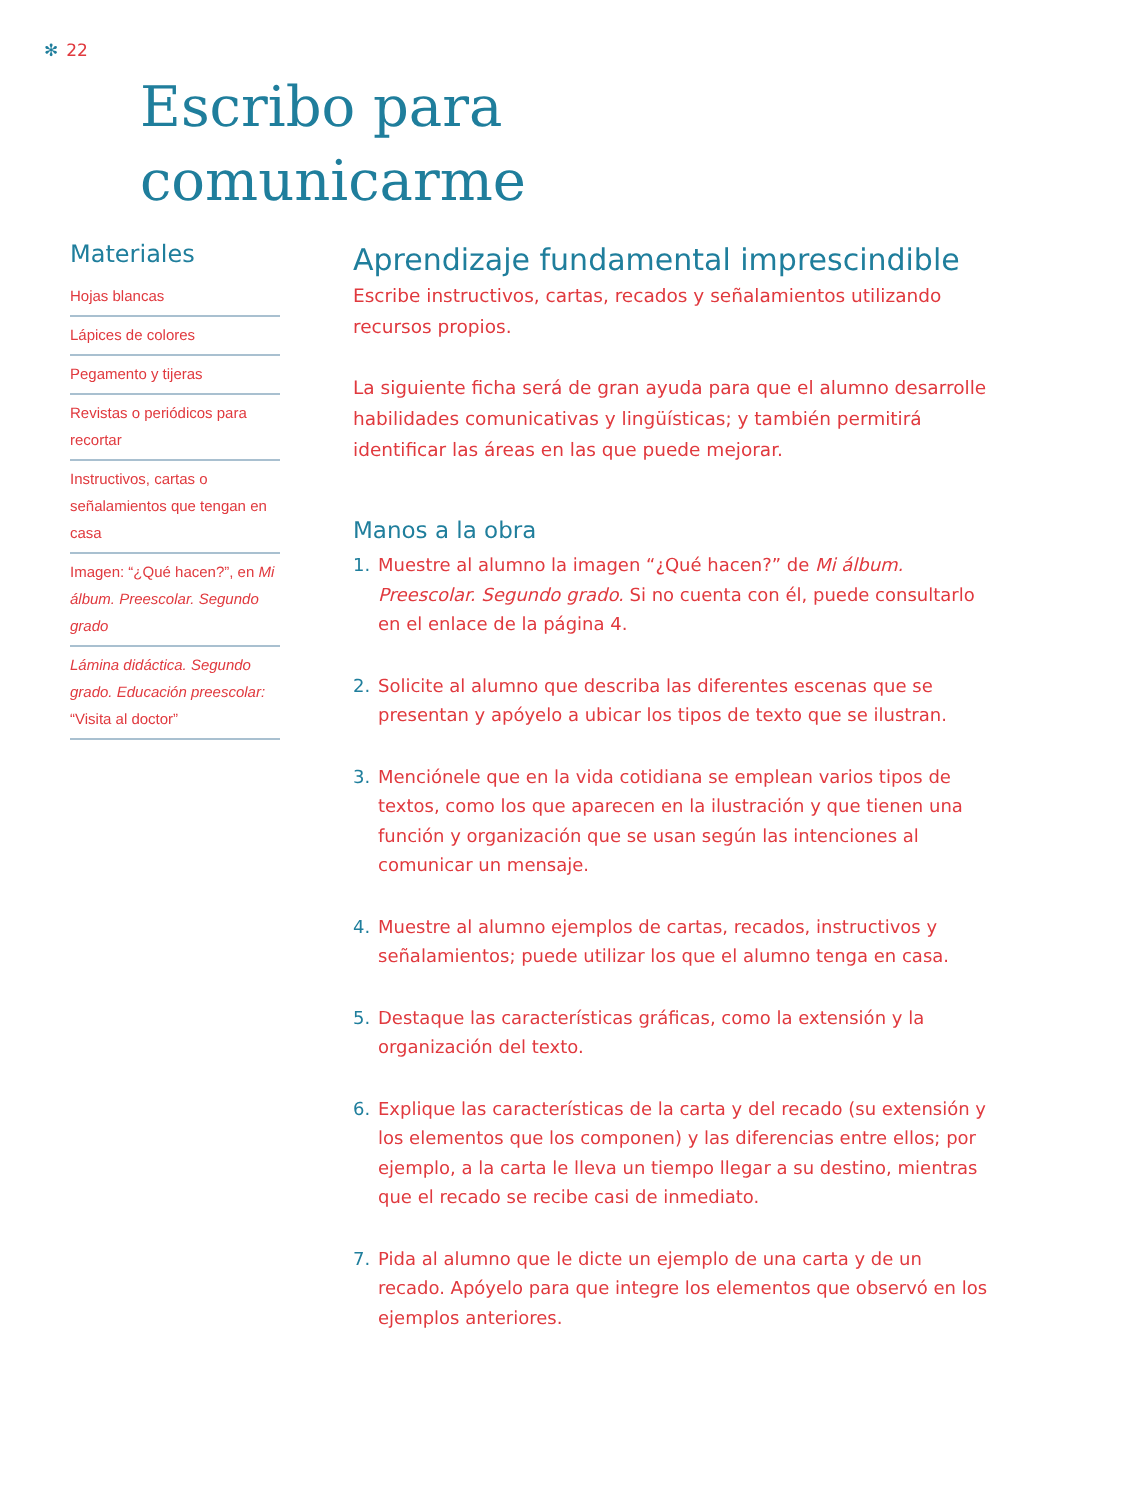✻ 22
Escribo para
comunicarme
Materiales
Hojas blancas
Lápices de colores
Pegamento y tijeras
Revistas o periódicos para recortar
Instructivos, cartas o señalamientos que tengan en casa
Imagen: “¿Qué hacen?”, en Mi álbum. Preescolar. Segundo grado
Lámina didáctica. Segundo grado. Educación preescolar: “Visita al doctor”
Aprendizaje fundamental imprescindible
Escribe instructivos, cartas, recados y señalamientos utilizando recursos propios.
La siguiente ficha será de gran ayuda para que el alumno desarrolle habilidades comunicativas y lingüísticas; y también permitirá identificar las áreas en las que puede mejorar.
Manos a la obra
1. Muestre al alumno la imagen “¿Qué hacen?” de Mi álbum. Preescolar. Segundo grado. Si no cuenta con él, puede consultarlo en el enlace de la página 4.
2. Solicite al alumno que describa las diferentes escenas que se presentan y apóyelo a ubicar los tipos de texto que se ilustran.
3. Menciónele que en la vida cotidiana se emplean varios tipos de textos, como los que aparecen en la ilustración y que tienen una función y organización que se usan según las intenciones al comunicar un mensaje.
4. Muestre al alumno ejemplos de cartas, recados, instructivos y señalamientos; puede utilizar los que el alumno tenga en casa.
5. Destaque las características gráficas, como la extensión y la organización del texto.
6. Explique las características de la carta y del recado (su extensión y los elementos que los componen) y las diferencias entre ellos; por ejemplo, a la carta le lleva un tiempo llegar a su destino, mientras que el recado se recibe casi de inmediato.
7. Pida al alumno que le dicte un ejemplo de una carta y de un recado. Apóyelo para que integre los elementos que observó en los ejemplos anteriores.